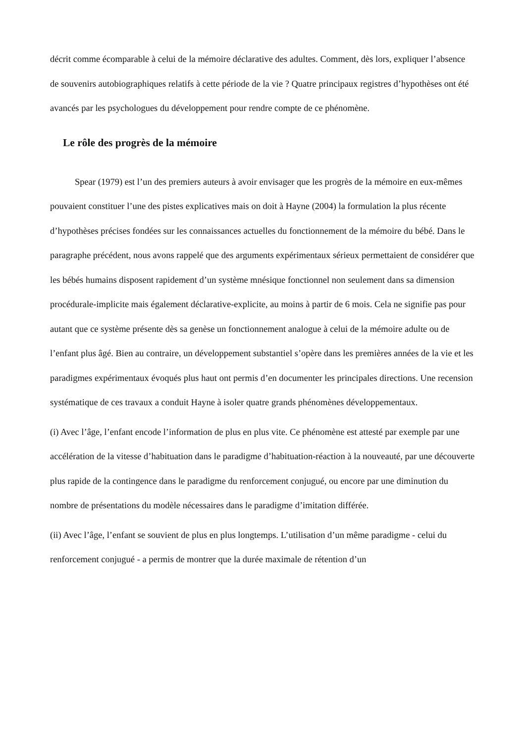décrit comme écomparable à celui de la mémoire déclarative des adultes. Comment, dès lors, expliquer l’absence de souvenirs autobiographiques relatifs à cette période de la vie ? Quatre principaux registres d’hypothèses ont été avancés par les psychologues du développement pour rendre compte de ce phénomène.
Le rôle des progrès de la mémoire
Spear (1979) est l’un des premiers auteurs à avoir envisager que les progrès de la mémoire en eux-mêmes pouvaient constituer l’une des pistes explicatives mais on doit à Hayne (2004) la formulation la plus récente d’hypothèses précises fondées sur les connaissances actuelles du fonctionnement de la mémoire du bébé. Dans le paragraphe précédent, nous avons rappelé que des arguments expérimentaux sérieux permettaient de considérer que les bébés humains disposent rapidement d’un système mnésique fonctionnel non seulement dans sa dimension procédurale-implicite mais également déclarative-explicite, au moins à partir de 6 mois. Cela ne signifie pas pour autant que ce système présente dès sa genèse un fonctionnement analogue à celui de la mémoire adulte ou de l’enfant plus âgé. Bien au contraire, un développement substantiel s’opère dans les premières années de la vie et les paradigmes expérimentaux évoqués plus haut ont permis d’en documenter les principales directions. Une recension systématique de ces travaux a conduit Hayne à isoler quatre grands phénomènes développementaux.
(i) Avec l’âge, l’enfant encode l’information de plus en plus vite. Ce phénomène est attesté par exemple par une accélération de la vitesse d’habituation dans le paradigme d’habituation-réaction à la nouveauté, par une découverte plus rapide de la contingence dans le paradigme du renforcement conjugué, ou encore par une diminution du nombre de présentations du modèle nécessaires dans le paradigme d’imitation différée.
(ii) Avec l’âge, l’enfant se souvient de plus en plus longtemps. L’utilisation d’un même paradigme - celui du renforcement conjugué - a permis de montrer que la durée maximale de rétention d’un